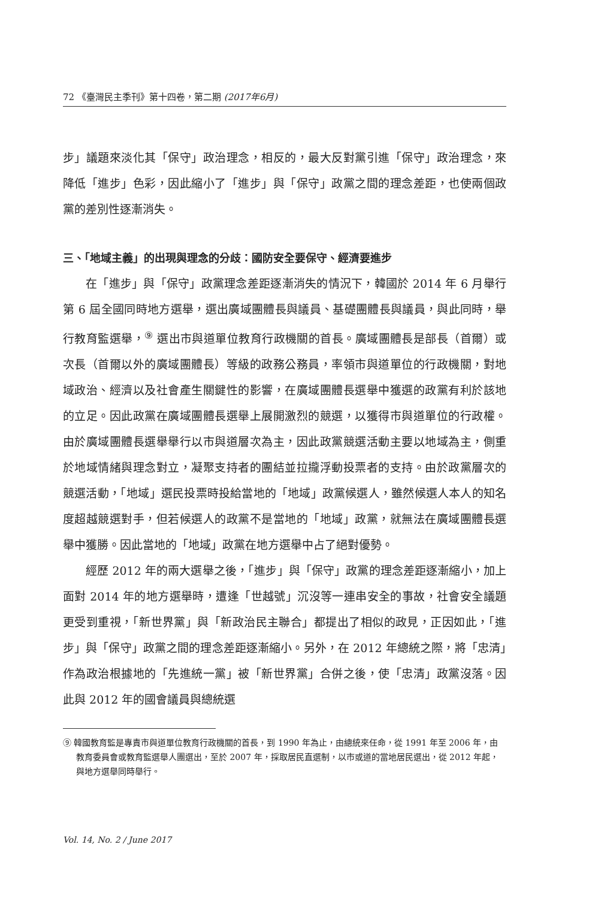72 《臺灣民主季刊》第十四卷，第二期 (2017年6月)
步」議題來淡化其「保守」政治理念，相反的，最大反對黨引進「保守」政治理念，來降低「進步」色彩，因此縮小了「進步」與「保守」政黨之間的理念差距，也使兩個政黨的差別性逐漸消失。
三、「地域主義」的出現與理念的分歧：國防安全要保守、經濟要進步
在「進步」與「保守」政黨理念差距逐漸消失的情況下，韓國於 2014 年 6 月舉行第 6 屆全國同時地方選舉，選出廣域團體長與議員、基礎團體長與議員，與此同時，舉行教育監選舉，<sup>⑨</sup> 選出市與道單位教育行政機關的首長。廣域團體長是部長（首爾）或次長（首爾以外的廣域團體長）等級的政務公務員，率領市與道單位的行政機關，對地域政治、經濟以及社會產生關鍵性的影響，在廣域團體長選舉中獲選的政黨有利於該地的立足。因此政黨在廣域團體長選舉上展開激烈的競選，以獲得市與道單位的行政權。由於廣域團體長選舉舉行以市與道層次為主，因此政黨競選活動主要以地域為主，側重於地域情緒與理念對立，凝聚支持者的團結並拉攏浮動投票者的支持。由於政黨層次的競選活動，「地域」選民投票時投給當地的「地域」政黨候選人，雖然候選人本人的知名度超越競選對手，但若候選人的政黨不是當地的「地域」政黨，就無法在廣域團體長選舉中獲勝。因此當地的「地域」政黨在地方選舉中占了絕對優勢。
經歷 2012 年的兩大選舉之後，「進步」與「保守」政黨的理念差距逐漸縮小，加上面對 2014 年的地方選舉時，遭逢「世越號」沉沒等一連串安全的事故，社會安全議題更受到重視，「新世界黨」與「新政治民主聯合」都提出了相似的政見，正因如此，「進步」與「保守」政黨之間的理念差距逐漸縮小。另外，在 2012 年總統之際，將「忠清」作為政治根據地的「先進統一黨」被「新世界黨」合併之後，使「忠清」政黨沒落。因此與 2012 年的國會議員與總統選
⑨ 韓國教育監是專責市與道單位教育行政機關的首長，到 1990 年為止，由總統來任命，從 1991 年至 2006 年，由教育委員會或教育監選舉人團選出，至於 2007 年，採取居民直選制，以市或道的當地居民選出，從 2012 年起，與地方選舉同時舉行。
Vol. 14, No. 2 / June 2017